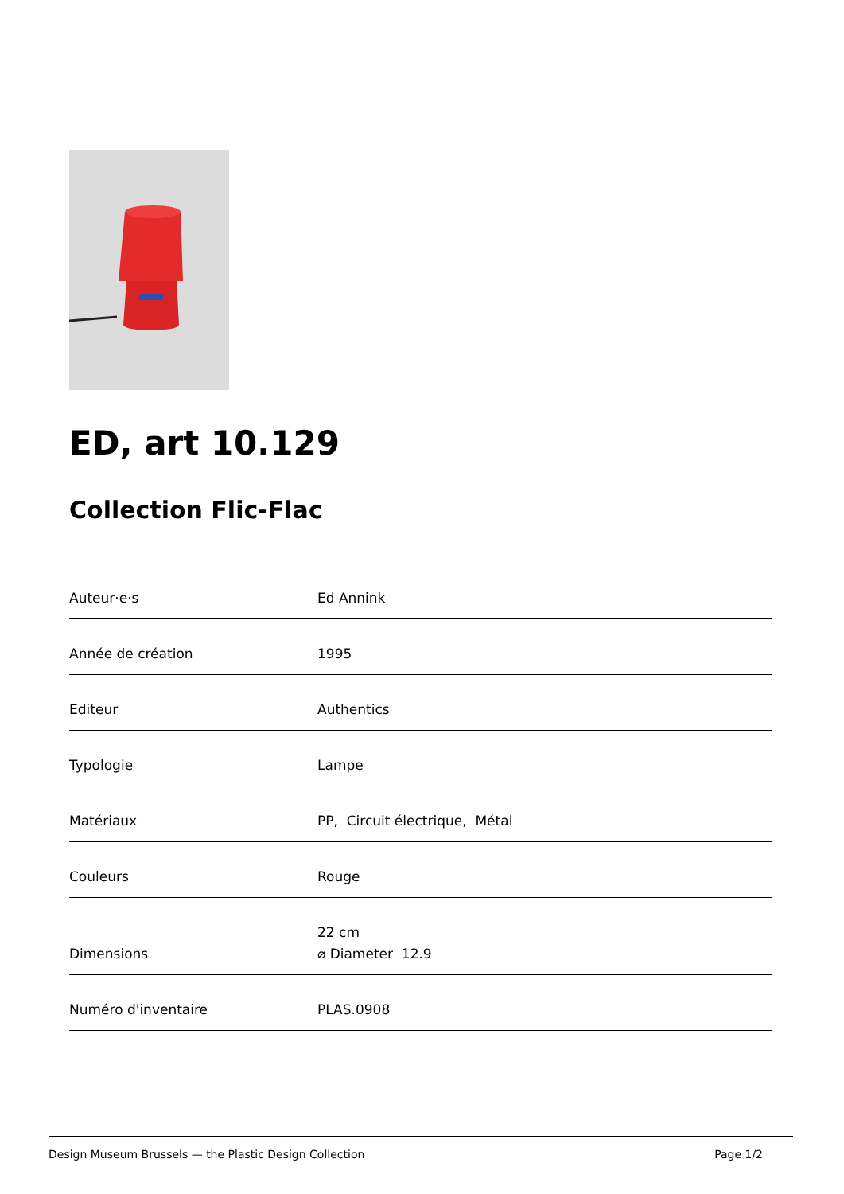ED, art 10.129
Collection Flic-Flac
| Auteur·e·s | Ed Annink |
| Année de création | 1995 |
| Editeur | Authentics |
| Typologie | Lampe |
| Matériaux | PP, Circuit électrique, Métal |
| Couleurs | Rouge |
| Dimensions | 22 cm ⌀ Diameter 12.9 |
| Numéro d'inventaire | PLAS.0908 |
Design Museum Brussels — the Plastic Design Collection Page 1/2